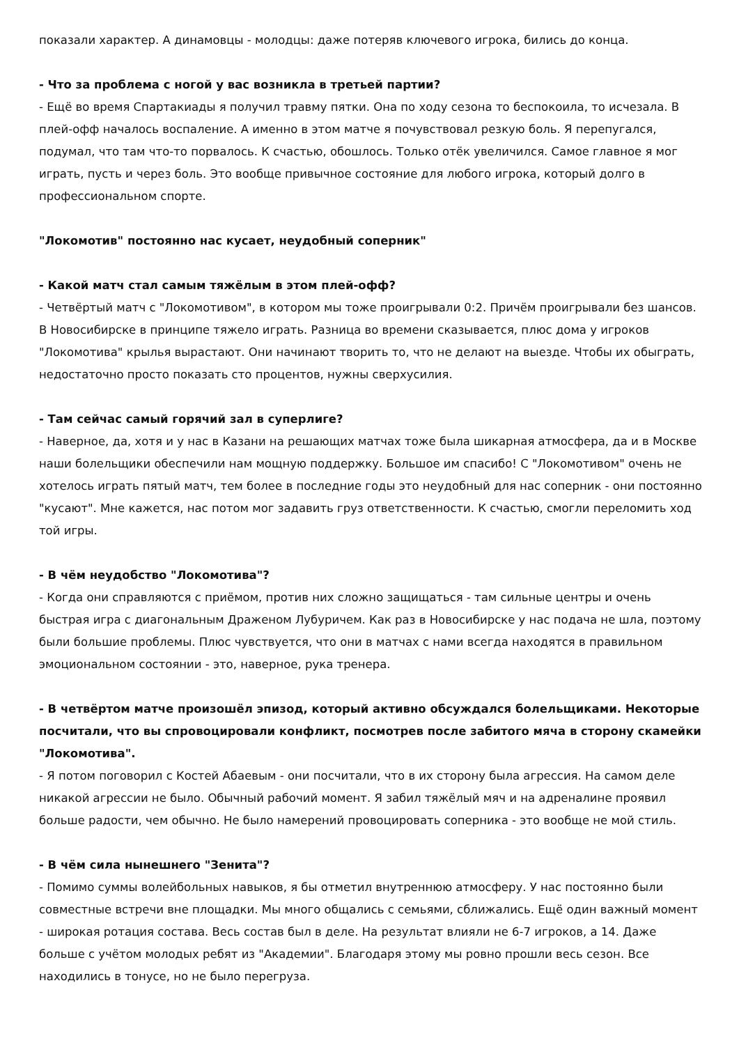показали характер. А динамовцы - молодцы: даже потеряв ключевого игрока, бились до конца.
- Что за проблема с ногой у вас возникла в третьей партии?
- Ещё во время Спартакиады я получил травму пятки. Она по ходу сезона то беспокоила, то исчезала. В плей-офф началось воспаление. А именно в этом матче я почувствовал резкую боль. Я перепугался, подумал, что там что-то порвалось. К счастью, обошлось. Только отёк увеличился. Самое главное я мог играть, пусть и через боль. Это вообще привычное состояние для любого игрока, который долго в профессиональном спорте.
"Локомотив" постоянно нас кусает, неудобный соперник"
- Какой матч стал самым тяжёлым в этом плей-офф?
- Четвёртый матч с "Локомотивом", в котором мы тоже проигрывали 0:2. Причём проигрывали без шансов. В Новосибирске в принципе тяжело играть. Разница во времени сказывается, плюс дома у игроков "Локомотива" крылья вырастают. Они начинают творить то, что не делают на выезде. Чтобы их обыграть, недостаточно просто показать сто процентов, нужны сверхусилия.
- Там сейчас самый горячий зал в суперлиге?
- Наверное, да, хотя и у нас в Казани на решающих матчах тоже была шикарная атмосфера, да и в Москве наши болельщики обеспечили нам мощную поддержку. Большое им спасибо! С "Локомотивом" очень не хотелось играть пятый матч, тем более в последние годы это неудобный для нас соперник - они постоянно "кусают". Мне кажется, нас потом мог задавить груз ответственности. К счастью, смогли переломить ход той игры.
- В чём неудобство "Локомотива"?
- Когда они справляются с приёмом, против них сложно защищаться - там сильные центры и очень быстрая игра с диагональным Драженом Лубуричем. Как раз в Новосибирске у нас подача не шла, поэтому были большие проблемы. Плюс чувствуется, что они в матчах с нами всегда находятся в правильном эмоциональном состоянии - это, наверное, рука тренера.
- В четвёртом матче произошёл эпизод, который активно обсуждался болельщиками. Некоторые посчитали, что вы спровоцировали конфликт, посмотрев после забитого мяча в сторону скамейки "Локомотива".
- Я потом поговорил с Костей Абаевым - они посчитали, что в их сторону была агрессия. На самом деле никакой агрессии не было. Обычный рабочий момент. Я забил тяжёлый мяч и на адреналине проявил больше радости, чем обычно. Не было намерений провоцировать соперника - это вообще не мой стиль.
- В чём сила нынешнего "Зенита"?
- Помимо суммы волейбольных навыков, я бы отметил внутреннюю атмосферу. У нас постоянно были совместные встречи вне площадки. Мы много общались с семьями, сближались. Ещё один важный момент - широкая ротация состава. Весь состав был в деле. На результат влияли не 6-7 игроков, а 14. Даже больше с учётом молодых ребят из "Академии". Благодаря этому мы ровно прошли весь сезон. Все находились в тонусе, но не было перегруза.